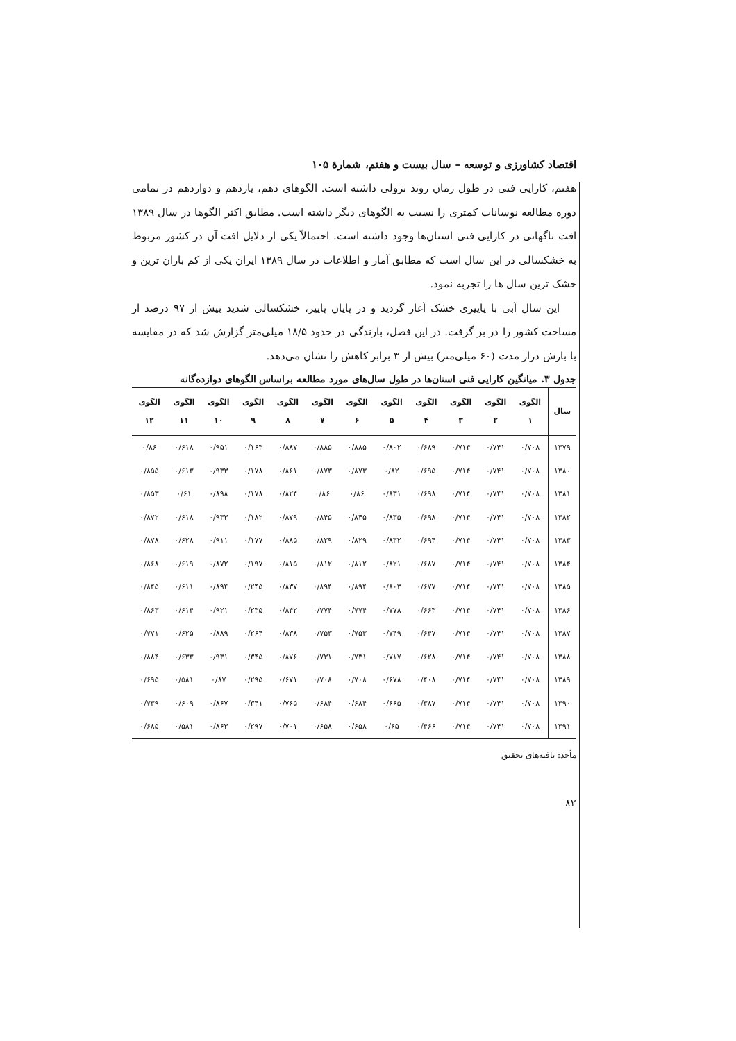اقتصاد کشاورزی و توسعه – سال بیست و هفتم، شمارۀ ۱۰۵
هفتم، کارایی فنی در طول زمان روند نزولی داشته است. الگوهای دهم، یازدهم و دوازدهم در تمامی دوره مطالعه نوسانات کمتری را نسبت به الگوهای دیگر داشته است. مطابق اکثر الگوها در سال ۱۳۸۹ افت ناگهانی در کارایی فنی استان‌ها وجود داشته است. احتمالاً یکی از دلایل افت آن در کشور مربوط به خشکسالی در این سال است که مطابق آمار و اطلاعات در سال ۱۳۸۹ ایران یکی از کم باران ترین و خشک ترین سال ها را تجربه نمود.
این سال آبی با پاییزی خشک آغاز گردید و در پایان پاییز، خشکسالی شدید بیش از ۹۷ درصد از مساحت کشور را در بر گرفت. در این فصل، بارندگی در حدود ۱۸/۵ میلی‌متر گزارش شد که در مقایسه با بارش دراز مدت (۶۰ میلی‌متر) بیش از ۳ برابر کاهش را نشان می‌دهد.
جدول ۳. میانگین کارایی فنی استان‌ها در طول سال‌های مورد مطالعه براساس الگوهای دوازده‌گانه
| سال | الگوی ۱ | الگوی ۲ | الگوی ۳ | الگوی ۴ | الگوی ۵ | الگوی ۶ | الگوی ۷ | الگوی ۸ | الگوی ۹ | الگوی ۱۰ | الگوی ۱۱ | الگوی ۱۲ |
| --- | --- | --- | --- | --- | --- | --- | --- | --- | --- | --- | --- | --- |
| ۱۳۷۹ | ۰/۷۰۸ | ۰/۷۴۱ | ۰/۷۱۴ | ۰/۶۸۹ | ۰/۸۰۲ | ۰/۸۸۵ | ۰/۸۸۵ | ۰/۸۸۷ | ۰/۱۶۳ | ۰/۹۵۱ | ۰/۶۱۸ | ۰/۸۶ |
| ۱۳۸۰ | ۰/۷۰۸ | ۰/۷۴۱ | ۰/۷۱۴ | ۰/۶۹۵ | ۰/۸۲ | ۰/۸۷۳ | ۰/۸۷۳ | ۰/۸۶۱ | ۰/۱۷۸ | ۰/۹۳۳ | ۰/۶۱۳ | ۰/۸۵۵ |
| ۱۳۸۱ | ۰/۷۰۸ | ۰/۷۴۱ | ۰/۷۱۴ | ۰/۶۹۸ | ۰/۸۳۱ | ۰/۸۶ | ۰/۸۶ | ۰/۸۲۴ | ۰/۱۷۸ | ۰/۸۹۸ | ۰/۶۱ | ۰/۸۵۳ |
| ۱۳۸۲ | ۰/۷۰۸ | ۰/۷۴۱ | ۰/۷۱۴ | ۰/۶۹۸ | ۰/۸۳۵ | ۰/۸۴۵ | ۰/۸۴۵ | ۰/۸۷۹ | ۰/۱۸۲ | ۰/۹۳۳ | ۰/۶۱۸ | ۰/۸۷۲ |
| ۱۳۸۳ | ۰/۷۰۸ | ۰/۷۴۱ | ۰/۷۱۴ | ۰/۶۹۴ | ۰/۸۳۲ | ۰/۸۲۹ | ۰/۸۲۹ | ۰/۸۸۵ | ۰/۱۷۷ | ۰/۹۱۱ | ۰/۶۲۸ | ۰/۸۷۸ |
| ۱۳۸۴ | ۰/۷۰۸ | ۰/۷۴۱ | ۰/۷۱۴ | ۰/۶۸۷ | ۰/۸۲۱ | ۰/۸۱۲ | ۰/۸۱۲ | ۰/۸۱۵ | ۰/۱۹۷ | ۰/۸۷۲ | ۰/۶۱۹ | ۰/۸۶۸ |
| ۱۳۸۵ | ۰/۷۰۸ | ۰/۷۴۱ | ۰/۷۱۴ | ۰/۶۷۷ | ۰/۸۰۳ | ۰/۸۹۴ | ۰/۸۹۴ | ۰/۸۳۷ | ۰/۲۴۵ | ۰/۸۹۴ | ۰/۶۱۱ | ۰/۸۴۵ |
| ۱۳۸۶ | ۰/۷۰۸ | ۰/۷۴۱ | ۰/۷۱۴ | ۰/۶۶۳ | ۰/۷۷۸ | ۰/۷۷۴ | ۰/۷۷۴ | ۰/۸۴۲ | ۰/۲۳۵ | ۰/۹۲۱ | ۰/۶۱۴ | ۰/۸۶۳ |
| ۱۳۸۷ | ۰/۷۰۸ | ۰/۷۴۱ | ۰/۷۱۴ | ۰/۶۴۷ | ۰/۷۴۹ | ۰/۷۵۳ | ۰/۷۵۳ | ۰/۸۳۸ | ۰/۲۶۴ | ۰/۸۸۹ | ۰/۶۲۵ | ۰/۷۷۱ |
| ۱۳۸۸ | ۰/۷۰۸ | ۰/۷۴۱ | ۰/۷۱۴ | ۰/۶۲۸ | ۰/۷۱۷ | ۰/۷۳۱ | ۰/۷۳۱ | ۰/۸۷۶ | ۰/۳۴۵ | ۰/۹۳۱ | ۰/۶۳۳ | ۰/۸۸۴ |
| ۱۳۸۹ | ۰/۷۰۸ | ۰/۷۴۱ | ۰/۷۱۴ | ۰/۴۰۸ | ۰/۶۷۸ | ۰/۷۰۸ | ۰/۷۰۸ | ۰/۶۷۱ | ۰/۲۹۵ | ۰/۸۷ | ۰/۵۸۱ | ۰/۶۹۵ |
| ۱۳۹۰ | ۰/۷۰۸ | ۰/۷۴۱ | ۰/۷۱۴ | ۰/۳۸۷ | ۰/۶۶۵ | ۰/۶۸۴ | ۰/۶۸۴ | ۰/۷۶۵ | ۰/۳۴۱ | ۰/۸۶۷ | ۰/۶۰۹ | ۰/۷۳۹ |
| ۱۳۹۱ | ۰/۷۰۸ | ۰/۷۴۱ | ۰/۷۱۴ | ۰/۴۶۶ | ۰/۶۵ | ۰/۶۵۸ | ۰/۶۵۸ | ۰/۷۰۱ | ۰/۲۹۷ | ۰/۸۶۳ | ۰/۵۸۱ | ۰/۶۸۵ |
مأخذ: یافته‌های تحقیق
۸۲